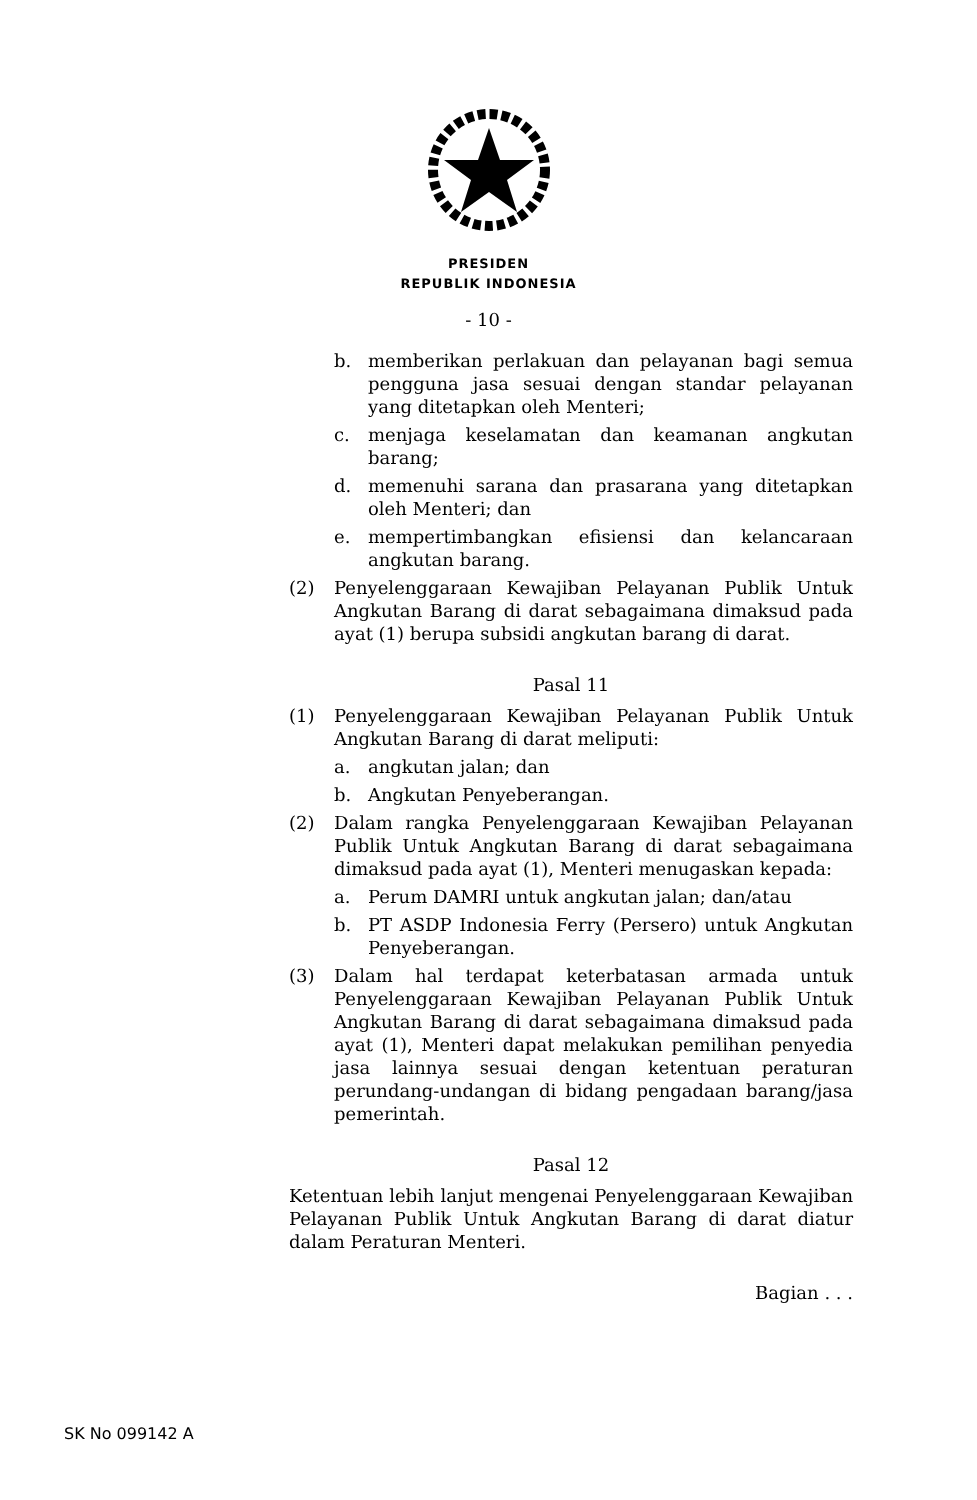PRESIDEN
REPUBLIK INDONESIA
- 10 -
b. memberikan perlakuan dan pelayanan bagi semua pengguna jasa sesuai dengan standar pelayanan yang ditetapkan oleh Menteri;
c. menjaga keselamatan dan keamanan angkutan barang;
d. memenuhi sarana dan prasarana yang ditetapkan oleh Menteri; dan
e. mempertimbangkan efisiensi dan kelancaraan angkutan barang.
(2) Penyelenggaraan Kewajiban Pelayanan Publik Untuk Angkutan Barang di darat sebagaimana dimaksud pada ayat (1) berupa subsidi angkutan barang di darat.
Pasal 11
(1) Penyelenggaraan Kewajiban Pelayanan Publik Untuk Angkutan Barang di darat meliputi:
a. angkutan jalan; dan
b. Angkutan Penyeberangan.
(2) Dalam rangka Penyelenggaraan Kewajiban Pelayanan Publik Untuk Angkutan Barang di darat sebagaimana dimaksud pada ayat (1), Menteri menugaskan kepada:
a. Perum DAMRI untuk angkutan jalan; dan/atau
b. PT ASDP Indonesia Ferry (Persero) untuk Angkutan Penyeberangan.
(3) Dalam hal terdapat keterbatasan armada untuk Penyelenggaraan Kewajiban Pelayanan Publik Untuk Angkutan Barang di darat sebagaimana dimaksud pada ayat (1), Menteri dapat melakukan pemilihan penyedia jasa lainnya sesuai dengan ketentuan peraturan perundang-undangan di bidang pengadaan barang/jasa pemerintah.
Pasal 12
Ketentuan lebih lanjut mengenai Penyelenggaraan Kewajiban Pelayanan Publik Untuk Angkutan Barang di darat diatur dalam Peraturan Menteri.
Bagian . . .
SK No 099142 A